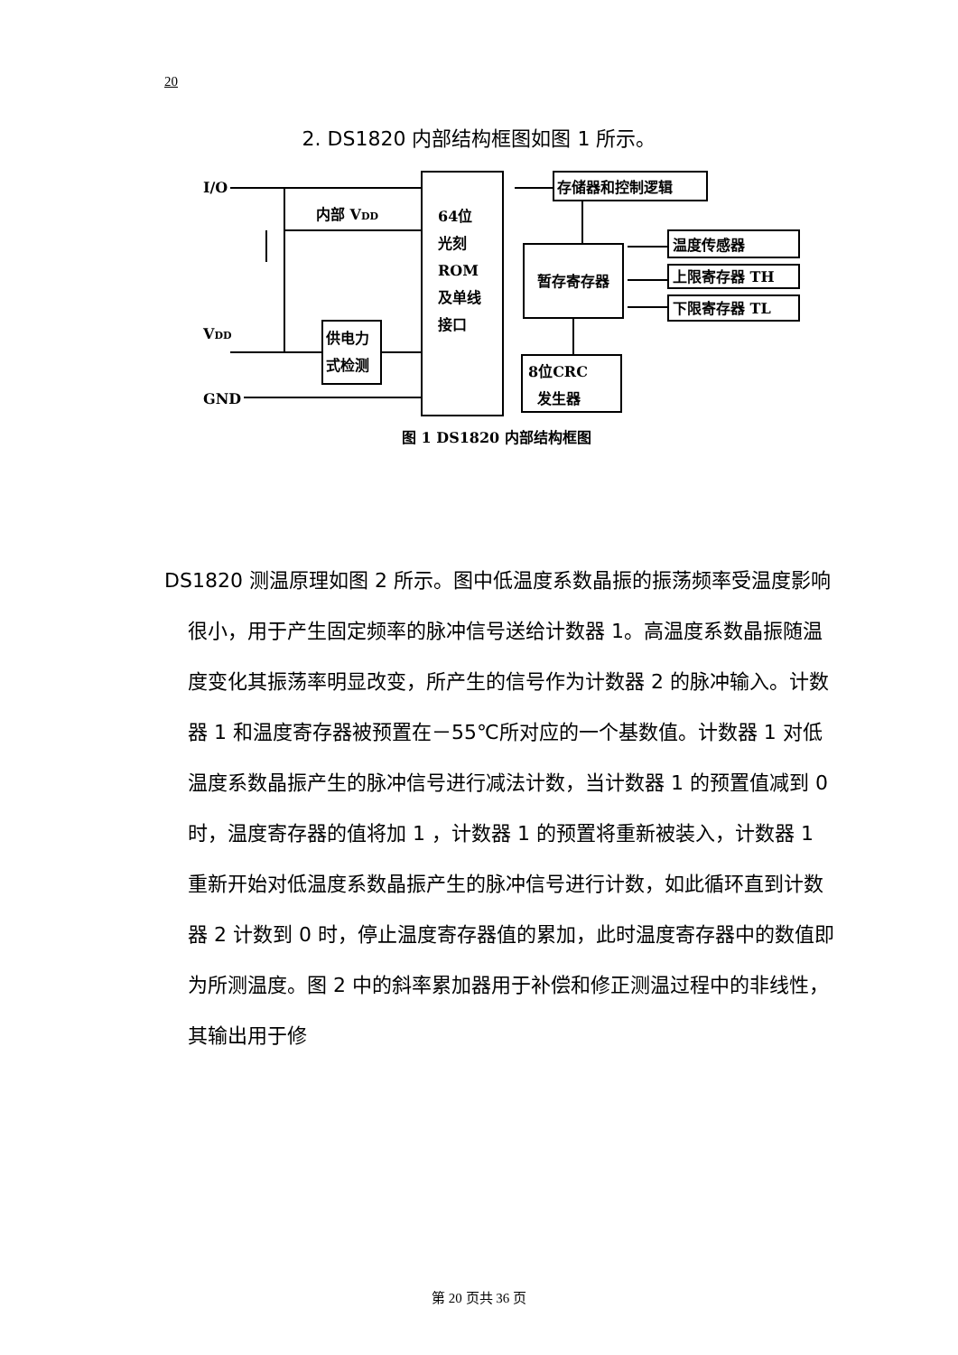20
2. DS1820 内部结构框图如图 1 所示。
I/O
内部 VDD
64位
光刻
ROM
及单线
接口
存储器和控制逻辑
暂存寄存器
温度传感器
上限寄存器 TH
下限寄存器 TL
8位CRC
发生器
供电力
式检测
VDD
GND
图 1 DS1820 内部结构框图
DS1820 测温原理如图 2 所示。图中低温度系数晶振的振荡频率受温度影响很小，用于产生固定频率的脉冲信号送给计数器 1。高温度系数晶振随温度变化其振荡率明显改变，所产生的信号作为计数器 2 的脉冲输入。计数器 1 和温度寄存器被预置在－55℃所对应的一个基数值。计数器 1 对低温度系数晶振产生的脉冲信号进行减法计数，当计数器 1 的预置值减到 0 时，温度寄存器的值将加 1 ，计数器 1 的预置将重新被装入，计数器 1 重新开始对低温度系数晶振产生的脉冲信号进行计数，如此循环直到计数器 2 计数到 0 时，停止温度寄存器值的累加，此时温度寄存器中的数值即为所测温度。图 2 中的斜率累加器用于补偿和修正测温过程中的非线性，其输出用于修
第 20 页共 36 页